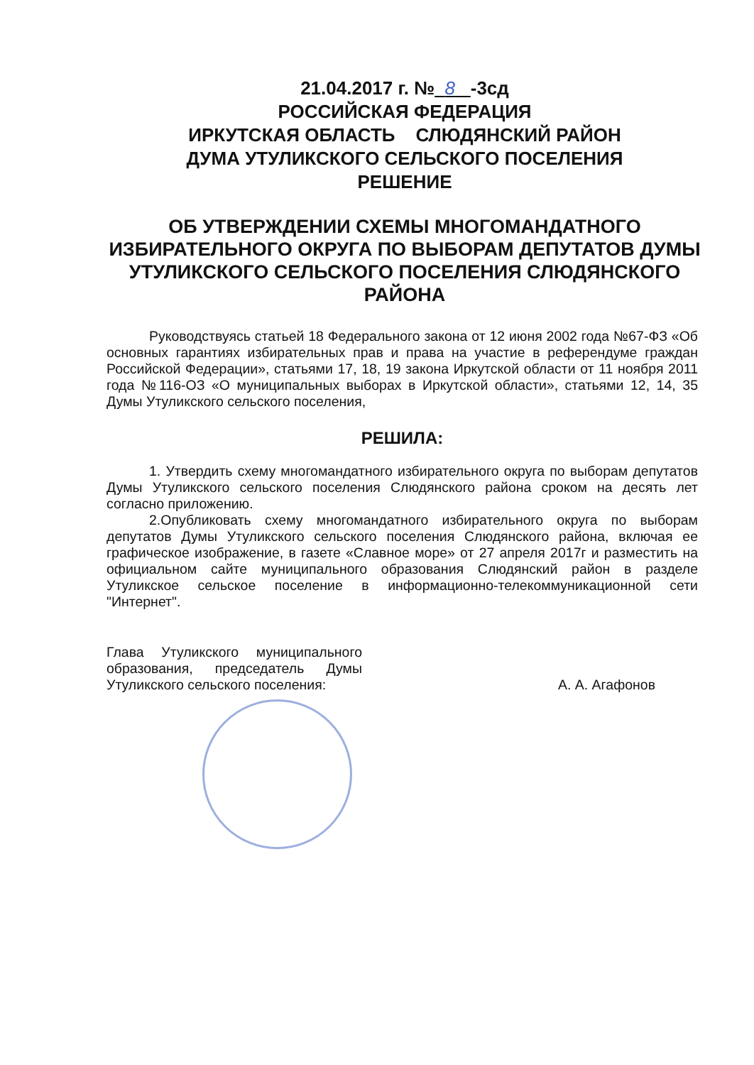21.04.2017 г. № 8 -3сд
РОССИЙСКАЯ ФЕДЕРАЦИЯ
ИРКУТСКАЯ ОБЛАСТЬ СЛЮДЯНСКИЙ РАЙОН
ДУМА УТУЛИКСКОГО СЕЛЬСКОГО ПОСЕЛЕНИЯ
РЕШЕНИЕ
ОБ УТВЕРЖДЕНИИ СХЕМЫ МНОГОМАНДАТНОГО ИЗБИРАТЕЛЬНОГО ОКРУГА ПО ВЫБОРАМ ДЕПУТАТОВ ДУМЫ УТУЛИКСКОГО СЕЛЬСКОГО ПОСЕЛЕНИЯ СЛЮДЯНСКОГО РАЙОНА
Руководствуясь статьей 18 Федерального закона от 12 июня 2002 года №67-ФЗ «Об основных гарантиях избирательных прав и права на участие в референдуме граждан Российской Федерации», статьями 17, 18, 19 закона Иркутской области от 11 ноября 2011 года №116-ОЗ «О муниципальных выборах в Иркутской области», статьями 12, 14, 35 Думы Утуликского сельского поселения,
РЕШИЛА:
1. Утвердить схему многомандатного избирательного округа по выборам депутатов Думы Утуликского сельского поселения Слюдянского района сроком на десять лет согласно приложению.
2.Опубликовать схему многомандатного избирательного округа по выборам депутатов Думы Утуликского сельского поселения Слюдянского района, включая ее графическое изображение, в газете «Славное море» от 27 апреля 2017г и разместить на официальном сайте муниципального образования Слюдянский район в разделе Утуликское сельское поселение в информационно-телекоммуникационной сети "Интернет".
Глава Утуликского муниципального образования, председатель Думы Утуликского сельского поселения:
А. А. Агафонов